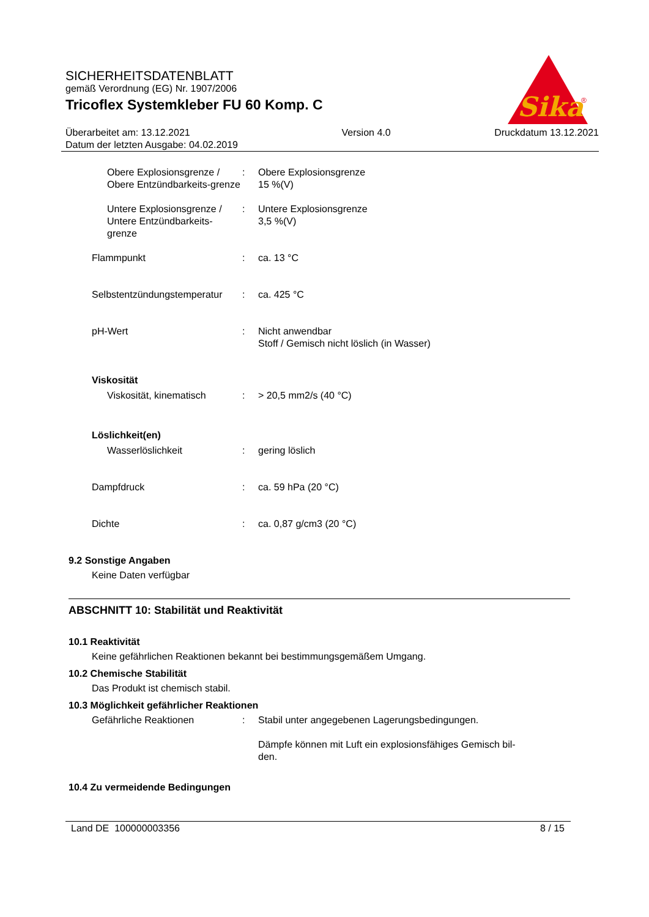Sika
®
SICHERHEITSDATENBLATT
gemäß Verordnung (EG) Nr. 1907/2006
Tricoflex Systemkleber FU 60 Komp. C
Überarbeitet am: 13.12.2021
Datum der letzten Ausgabe: 04.02.2019
Version 4.0 Druckdatum 13.12.2021
Obere Explosionsgrenze / Obere Entzündbarkeits-grenze
: Obere Explosionsgrenze
15 %(V)
Untere Explosionsgrenze / Untere Entzündbarkeits-grenze
: Untere Explosionsgrenze
3,5 %(V)
Flammpunkt : ca. 13 °C
Selbstentzündungstemperatur
: ca. 425 °C
pH-Wert : Nicht anwendbar
Stoff / Gemisch nicht löslich (in Wasser)
Viskosität
Viskosität, kinematisch : > 20,5 mm2/s (40 °C)
Löslichkeit(en)
Wasserlöslichkeit : gering löslich
Dampfdruck : ca. 59 hPa (20 °C)
Dichte : ca. 0,87 g/cm3 (20 °C)
9.2 Sonstige Angaben
Keine Daten verfügbar
ABSCHNITT 10: Stabilität und Reaktivität
10.1 Reaktivität
Keine gefährlichen Reaktionen bekannt bei bestimmungsgemäßem Umgang.
10.2 Chemische Stabilität
Das Produkt ist chemisch stabil.
10.3 Möglichkeit gefährlicher Reaktionen
Gefährliche Reaktionen : Stabil unter angegebenen Lagerungsbedingungen.
Dämpfe können mit Luft ein explosionsfähiges Gemisch bil-
den.
10.4 Zu vermeidende Bedingungen
Land DE 100000003356 8 / 15